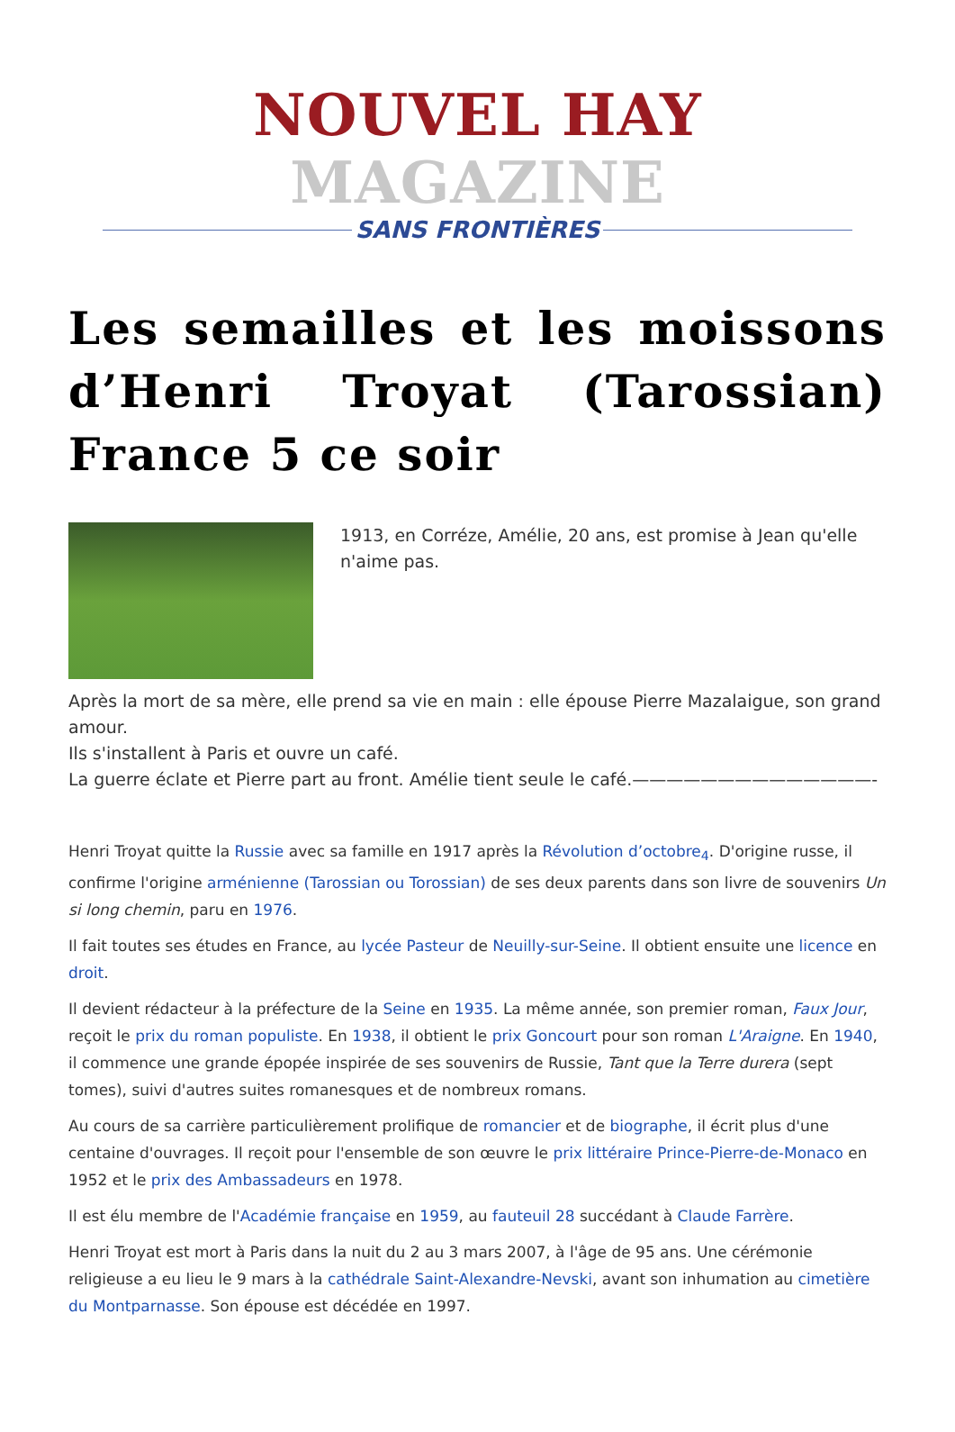NOUVEL HAY MAGAZINE
SANS FRONTIÈRES
Les semailles et les moissons d’Henri Troyat (Tarossian) France 5 ce soir
1913, en Corréze, Amélie, 20 ans, est promise à Jean qu'elle n'aime pas.
Après la mort de sa mère, elle prend sa vie en main : elle épouse Pierre Mazalaigue, son grand amour.
Ils s'installent à Paris et ouvre un café.
La guerre éclate et Pierre part au front. Amélie tient seule le café.——————————————-
Henri Troyat quitte la Russie avec sa famille en 1917 après la Révolution d’octobre<sub>4</sub>. D'origine russe, il confirme l'origine arménienne (Tarossian ou Torossian) de ses deux parents dans son livre de souvenirs Un si long chemin, paru en 1976.
Il fait toutes ses études en France, au lycée Pasteur de Neuilly-sur-Seine. Il obtient ensuite une licence en droit.
Il devient rédacteur à la préfecture de la Seine en 1935. La même année, son premier roman, Faux Jour, reçoit le prix du roman populiste. En 1938, il obtient le prix Goncourt pour son roman L'Araigne. En 1940, il commence une grande épopée inspirée de ses souvenirs de Russie, Tant que la Terre durera (sept tomes), suivi d'autres suites romanesques et de nombreux romans.
Au cours de sa carrière particulièrement prolifique de romancier et de biographe, il écrit plus d'une centaine d'ouvrages. Il reçoit pour l'ensemble de son œuvre le prix littéraire Prince-Pierre-de-Monaco en 1952 et le prix des Ambassadeurs en 1978.
Il est élu membre de l'Académie française en 1959, au fauteuil 28 succédant à Claude Farrère.
Henri Troyat est mort à Paris dans la nuit du 2 au 3 mars 2007, à l'âge de 95 ans. Une cérémonie religieuse a eu lieu le 9 mars à la cathédrale Saint-Alexandre-Nevski, avant son inhumation au cimetière du Montparnasse. Son épouse est décédée en 1997.